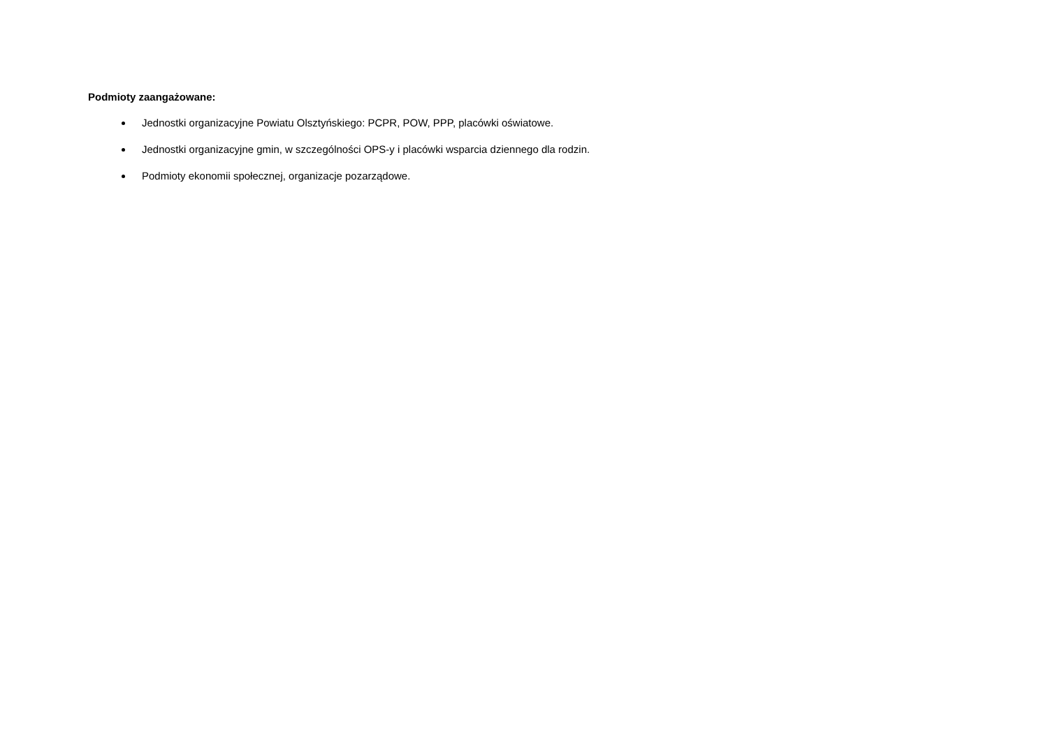Podmioty zaangażowane:
Jednostki organizacyjne Powiatu Olsztyńskiego: PCPR, POW, PPP, placówki oświatowe.
Jednostki organizacyjne gmin, w szczególności OPS-y i placówki wsparcia dziennego dla rodzin.
Podmioty ekonomii społecznej, organizacje pozarządowe.